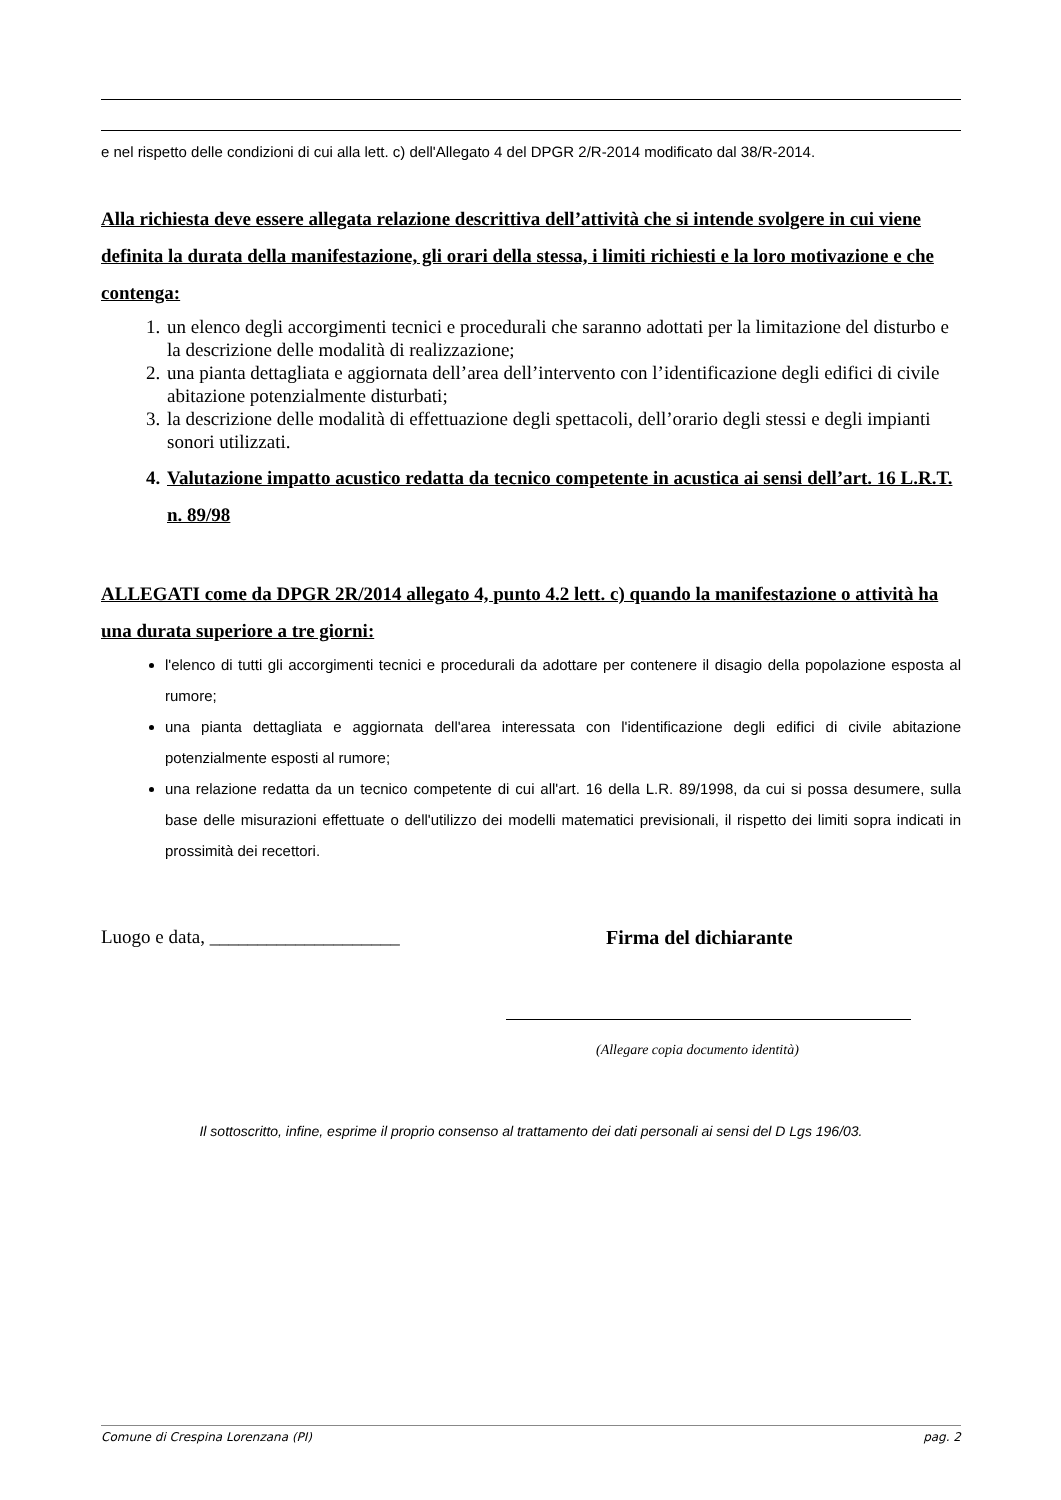e nel rispetto delle condizioni di cui alla lett. c) dell'Allegato 4 del DPGR 2/R-2014 modificato dal 38/R-2014.
Alla richiesta deve essere allegata relazione descrittiva dell’attività che si intende svolgere in cui viene definita la durata della manifestazione, gli orari della stessa, i limiti richiesti e la loro motivazione e che contenga:
1. un elenco degli accorgimenti tecnici e procedurali che saranno adottati per la limitazione del disturbo e la descrizione delle modalità di realizzazione;
2. una pianta dettagliata e aggiornata dell’area dell’intervento con l’identificazione degli edifici di civile abitazione potenzialmente disturbati;
3. la descrizione delle modalità di effettuazione degli spettacoli, dell’orario degli stessi e degli impianti sonori utilizzati.
4. Valutazione impatto acustico redatta da tecnico competente in acustica ai sensi dell’art. 16 L.R.T. n. 89/98
ALLEGATI come da DPGR 2R/2014 allegato 4, punto 4.2 lett. c) quando la manifestazione o attività ha una durata superiore a tre giorni:
l'elenco di tutti gli accorgimenti tecnici e procedurali da adottare per contenere il disagio della popolazione esposta al rumore;
una pianta dettagliata e aggiornata dell'area interessata con l'identificazione degli edifici di civile abitazione potenzialmente esposti al rumore;
una relazione redatta da un tecnico competente di cui all'art. 16 della L.R. 89/1998, da cui si possa desumere, sulla base delle misurazioni effettuate o dell'utilizzo dei modelli matematici previsionali, il rispetto dei limiti sopra indicati in prossimità dei recettori.
Luogo e data, ____________________ Firma del dichiarante
(Allegare copia documento identità)
Il sottoscritto, infine, esprime il proprio consenso al trattamento dei dati personali ai sensi del D Lgs 196/03.
Comune di Crespina Lorenzana (PI) pag. 2